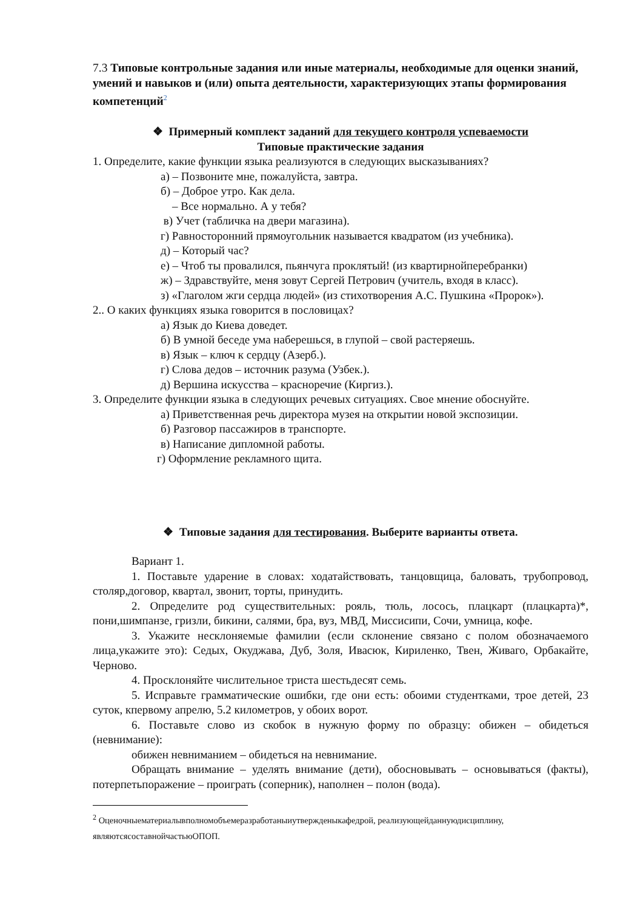7.3 Типовые контрольные задания или иные материалы, необходимые для оценки знаний, умений и навыков и (или) опыта деятельности, характеризующих этапы формирования компетенций<sup>2</sup>
❖ Примерный комплект заданий для текущего контроля успеваемости
Типовые практические задания
1. Определите, какие функции языка реализуются в следующих высказываниях?
а) – Позвоните мне, пожалуйста, завтра.
б) – Доброе утро. Как дела.
– Все нормально. А у тебя?
в) Учет (табличка на двери магазина).
г) Равносторонний прямоугольник называется квадратом (из учебника).
д) – Который час?
е) – Чтоб ты провалился, пьянчуга проклятый! (из квартирнойперебранки)
ж) – Здравствуйте, меня зовут Сергей Петрович (учитель, входя в класс).
з) «Глаголом жги сердца людей» (из стихотворения А.С. Пушкина «Пророк»).
2.. О каких функциях языка говорится в пословицах?
а) Язык до Киева доведет.
б) В умной беседе ума наберешься, в глупой – свой растеряешь.
в) Язык – ключ к сердцу (Азерб.).
г) Слова дедов – источник разума (Узбек.).
д) Вершина искусства – красноречие (Киргиз.).
3. Определите функции языка в следующих речевых ситуациях. Свое мнение обоснуйте.
а) Приветственная речь директора музея на открытии новой экспозиции.
б) Разговор пассажиров в транспорте.
в) Написание дипломной работы.
г) Оформление рекламного щита.
❖ Типовые задания для тестирования. Выберите варианты ответа.
Вариант 1.
1. Поставьте ударение в словах: ходатайствовать, танцовщица, баловать, трубопровод, столяр,договор, квартал, звонит, торты, принудить.
2. Определите род существительных: рояль, тюль, лосось, плацкарт (плацкарта)*, пони,шимпанзе, гризли, бикини, салями, бра, вуз, МВД, Миссисипи, Сочи, умница, кофе.
3. Укажите несклоняемые фамилии (если склонение связано с полом обозначаемого лица,укажите это): Седых, Окуджава, Дуб, Золя, Ивасюк, Кириленко, Твен, Живаго, Орбакайте, Черново.
4. Просклоняйте числительное триста шестьдесят семь.
5. Исправьте грамматические ошибки, где они есть: обоими студентками, трое детей, 23 суток, кпервому апрелю, 5.2 километров, у обоих ворот.
6. Поставьте слово из скобок в нужную форму по образцу: обижен – обидеться (невнимание):
обижен невниманием – обидеться на невнимание.
Обращать внимание – уделять внимание (дети), обосновывать – основываться (факты), потерпетьпоражение – проиграть (соперник), наполнен – полон (вода).
<sup>2</sup> Оценочныематериалывполномобъемеразработаныиутвержденыкафедрой, реализующейданнуюдисциплину, являютсясоставнойчастьюОПОП.